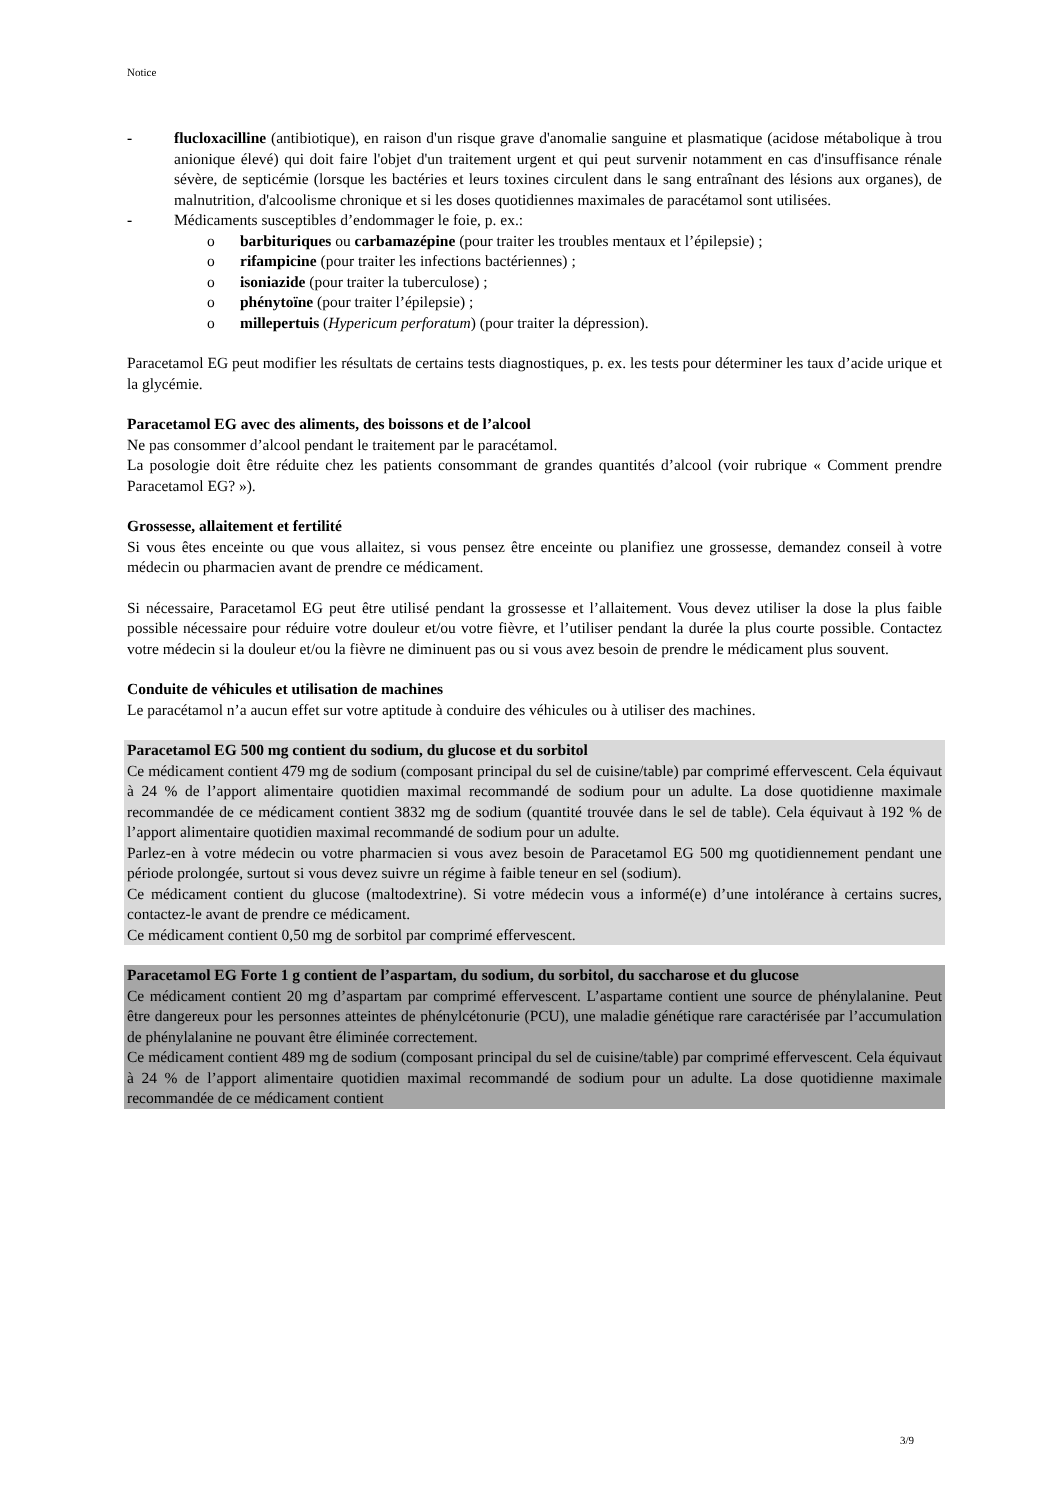Notice
- flucloxacilline (antibiotique), en raison d'un risque grave d'anomalie sanguine et plasmatique (acidose métabolique à trou anionique élevé) qui doit faire l'objet d'un traitement urgent et qui peut survenir notamment en cas d'insuffisance rénale sévère, de septicémie (lorsque les bactéries et leurs toxines circulent dans le sang entraînant des lésions aux organes), de malnutrition, d'alcoolisme chronique et si les doses quotidiennes maximales de paracétamol sont utilisées.
- Médicaments susceptibles d’endommager le foie, p. ex.:
o barbituriques ou carbamazépine (pour traiter les troubles mentaux et l’épilepsie) ;
o rifampicine (pour traiter les infections bactériennes) ;
o isoniazide (pour traiter la tuberculose) ;
o phénytoïne (pour traiter l’épilepsie) ;
o millepertuis (Hypericum perforatum) (pour traiter la dépression).
Paracetamol EG peut modifier les résultats de certains tests diagnostiques, p. ex. les tests pour déterminer les taux d’acide urique et la glycémie.
Paracetamol EG avec des aliments, des boissons et de l’alcool
Ne pas consommer d’alcool pendant le traitement par le paracétamol.
La posologie doit être réduite chez les patients consommant de grandes quantités d’alcool (voir rubrique « Comment prendre Paracetamol EG? »).
Grossesse, allaitement et fertilité
Si vous êtes enceinte ou que vous allaitez, si vous pensez être enceinte ou planifiez une grossesse, demandez conseil à votre médecin ou pharmacien avant de prendre ce médicament.
Si nécessaire, Paracetamol EG peut être utilisé pendant la grossesse et l’allaitement. Vous devez utiliser la dose la plus faible possible nécessaire pour réduire votre douleur et/ou votre fièvre, et l’utiliser pendant la durée la plus courte possible. Contactez votre médecin si la douleur et/ou la fièvre ne diminuent pas ou si vous avez besoin de prendre le médicament plus souvent.
Conduite de véhicules et utilisation de machines
Le paracétamol n’a aucun effet sur votre aptitude à conduire des véhicules ou à utiliser des machines.
Paracetamol EG 500 mg contient du sodium, du glucose et du sorbitol
Ce médicament contient 479 mg de sodium (composant principal du sel de cuisine/table) par comprimé effervescent. Cela équivaut à 24 % de l’apport alimentaire quotidien maximal recommandé de sodium pour un adulte. La dose quotidienne maximale recommandée de ce médicament contient 3832 mg de sodium (quantité trouvée dans le sel de table). Cela équivaut à 192 % de l’apport alimentaire quotidien maximal recommandé de sodium pour un adulte.
Parlez-en à votre médecin ou votre pharmacien si vous avez besoin de Paracetamol EG 500 mg quotidiennement pendant une période prolongée, surtout si vous devez suivre un régime à faible teneur en sel (sodium).
Ce médicament contient du glucose (maltodextrine). Si votre médecin vous a informé(e) d’une intolérance à certains sucres, contactez-le avant de prendre ce médicament.
Ce médicament contient 0,50 mg de sorbitol par comprimé effervescent.
Paracetamol EG Forte 1 g contient de l’aspartam, du sodium, du sorbitol, du saccharose et du glucose
Ce médicament contient 20 mg d’aspartam par comprimé effervescent. L’aspartame contient une source de phénylalanine. Peut être dangereux pour les personnes atteintes de phénylcétonurie (PCU), une maladie génétique rare caractérisée par l’accumulation de phénylalanine ne pouvant être éliminée correctement.
Ce médicament contient 489 mg de sodium (composant principal du sel de cuisine/table) par comprimé effervescent. Cela équivaut à 24 % de l’apport alimentaire quotidien maximal recommandé de sodium pour un adulte. La dose quotidienne maximale recommandée de ce médicament contient
3/9